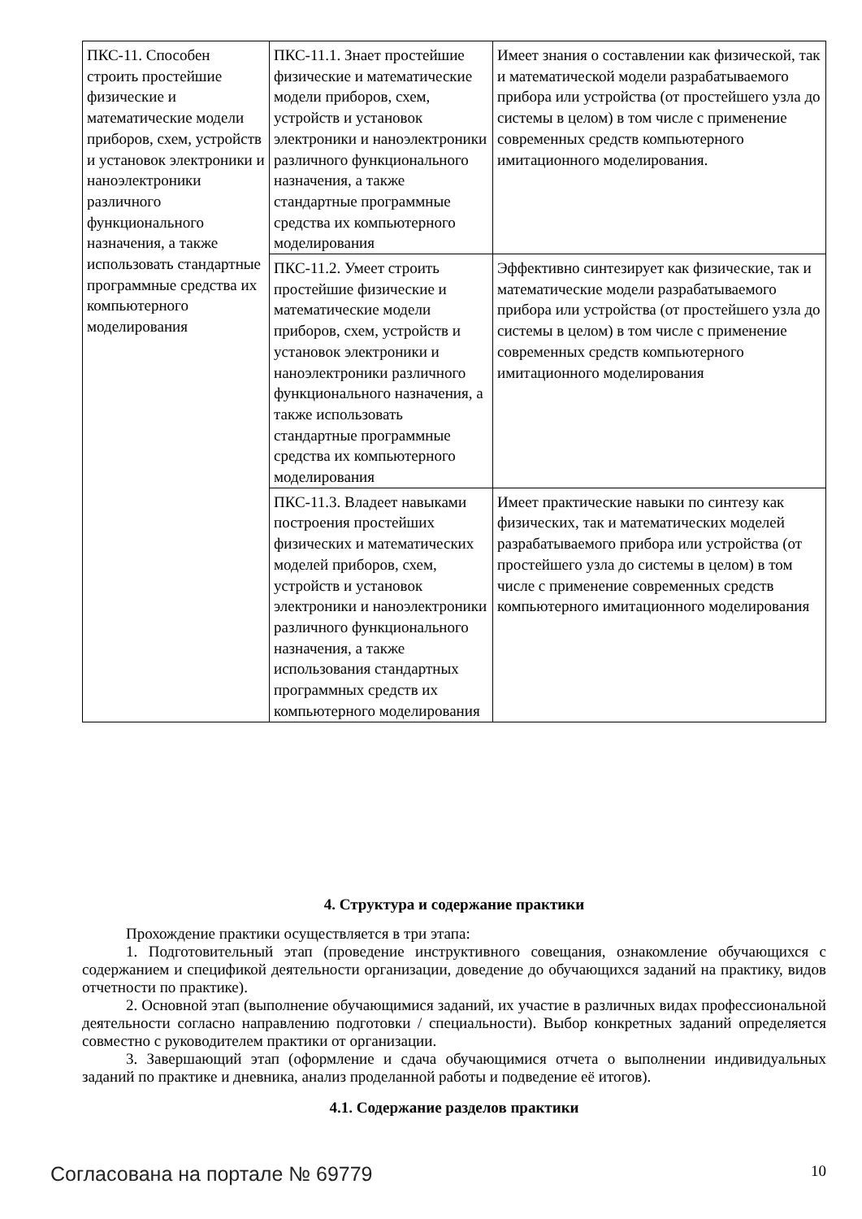| ПКС-11. Способен строить простейшие физические и математические модели приборов, схем, устройств и установок электроники и наноэлектроники различного функционального назначения, а также использовать стандартные программные средства их компьютерного моделирования | ПКС-11.1. Знает простейшие физические и математические модели приборов, схем, устройств и установок электроники и наноэлектроники различного функционального назначения, а также стандартные программные средства их компьютерного моделирования | Имеет знания о составлении как физической, так и математической модели разрабатываемого прибора или устройства (от простейшего узла до системы в целом) в том числе с применение современных средств компьютерного имитационного моделирования. |
| | ПКС-11.2. Умеет строить простейшие физические и математические модели приборов, схем, устройств и установок электроники и наноэлектроники различного функционального назначения, а также использовать стандартные программные средства их компьютерного моделирования | Эффективно синтезирует как физические, так и математические модели разрабатываемого прибора или устройства (от простейшего узла до системы в целом) в том числе с применение современных средств компьютерного имитационного моделирования |
| | ПКС-11.3. Владеет навыками построения простейших физических и математических моделей приборов, схем, устройств и установок электроники и наноэлектроники различного функционального назначения, а также использования стандартных программных средств их компьютерного моделирования | Имеет практические навыки по синтезу как физических, так и математических моделей разрабатываемого прибора или устройства (от простейшего узла до системы в целом) в том числе с применение современных средств компьютерного имитационного моделирования |
4. Структура и содержание практики
Прохождение практики осуществляется в три этапа:
1. Подготовительный этап (проведение инструктивного совещания, ознакомление обучающихся с содержанием и спецификой деятельности организации, доведение до обучающихся заданий на практику, видов отчетности по практике).
2. Основной этап (выполнение обучающимися заданий, их участие в различных видах профессиональной деятельности согласно направлению подготовки / специальности). Выбор конкретных заданий определяется совместно с руководителем практики от организации.
3. Завершающий этап (оформление и сдача обучающимися отчета о выполнении индивидуальных заданий по практике и дневника, анализ проделанной работы и подведение её итогов).
4.1. Содержание разделов практики
Согласована на портале № 69779 10